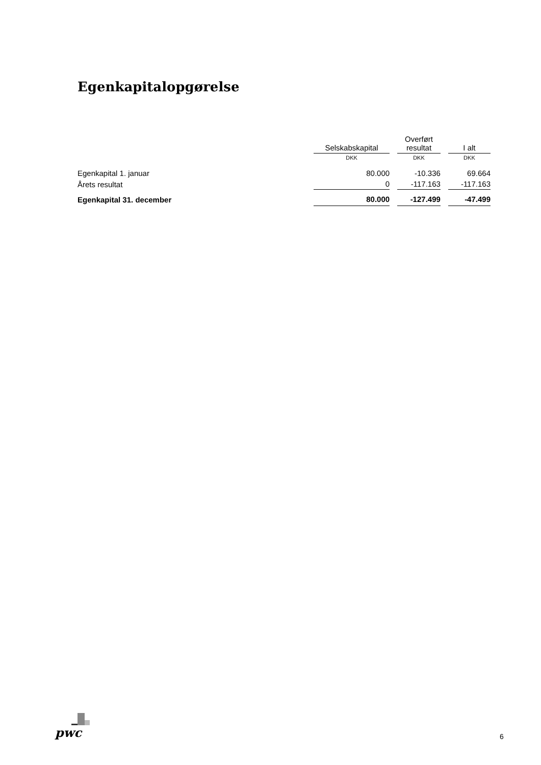Egenkapitalopgørelse
| | Selskabskapital | Overført resultat | I alt |
| --- | --- | --- | --- |
| | DKK | DKK | DKK |
| Egenkapital 1. januar | 80.000 | -10.336 | 69.664 |
| Årets resultat | 0 | -117.163 | -117.163 |
| Egenkapital 31. december | 80.000 | -127.499 | -47.499 |
pwc
6